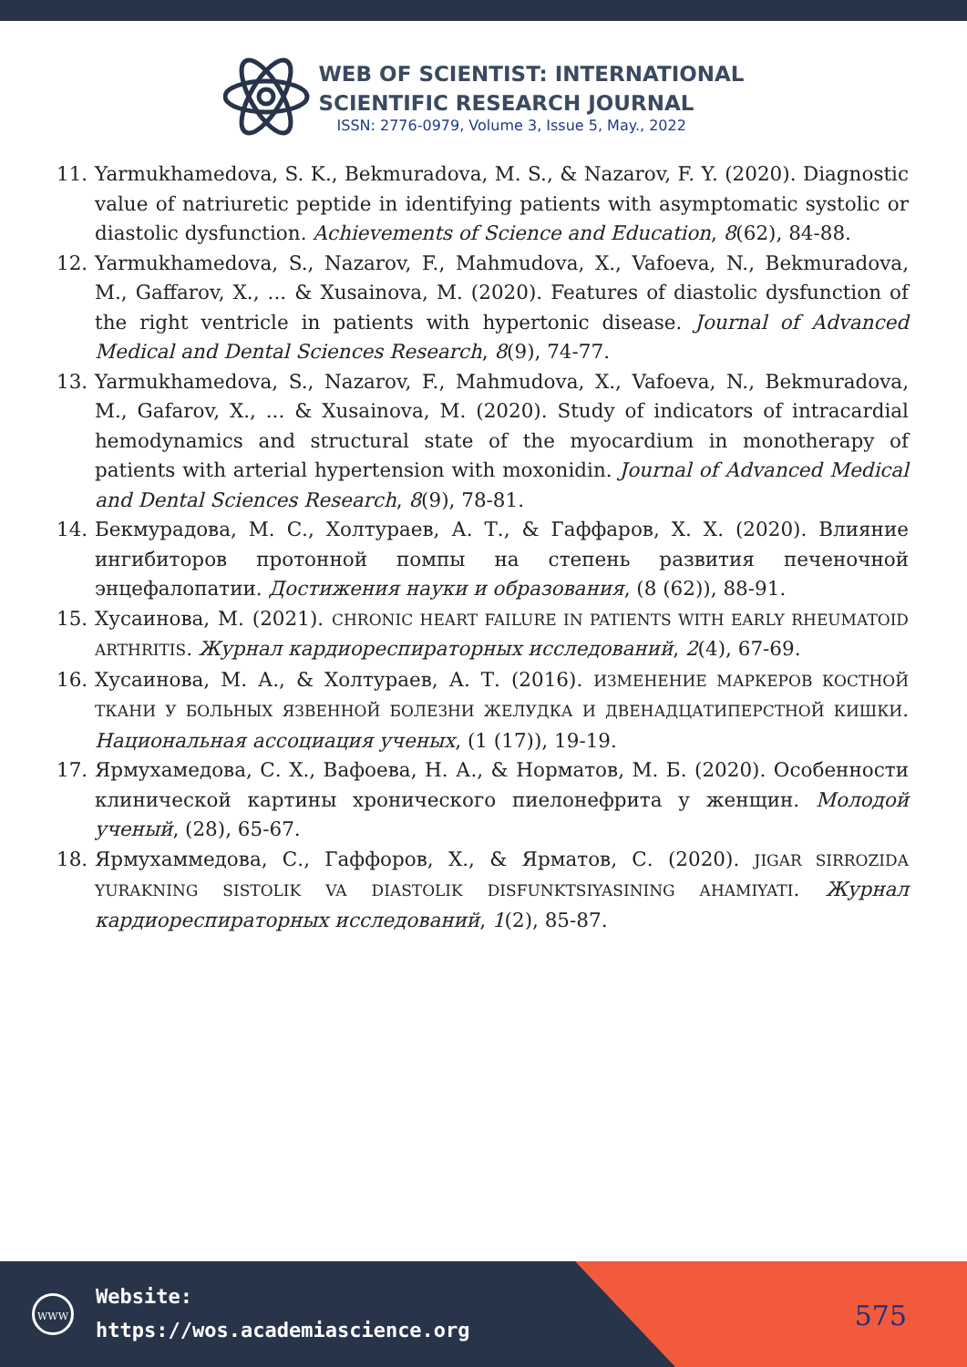WEB OF SCIENTIST: INTERNATIONAL
SCIENTIFIC RESEARCH JOURNAL
ISSN: 2776-0979, Volume 3, Issue 5, May., 2022
11. Yarmukhamedova, S. K., Bekmuradova, M. S., & Nazarov, F. Y. (2020). Diagnostic value of natriuretic peptide in identifying patients with asymptomatic systolic or diastolic dysfunction. Achievements of Science and Education, 8(62), 84-88.
12. Yarmukhamedova, S., Nazarov, F., Mahmudova, X., Vafoeva, N., Bekmuradova, M., Gaffarov, X., ... & Xusainova, M. (2020). Features of diastolic dysfunction of the right ventricle in patients with hypertonic disease. Journal of Advanced Medical and Dental Sciences Research, 8(9), 74-77.
13. Yarmukhamedova, S., Nazarov, F., Mahmudova, X., Vafoeva, N., Bekmuradova, M., Gafarov, X., ... & Xusainova, M. (2020). Study of indicators of intracardial hemodynamics and structural state of the myocardium in monotherapy of patients with arterial hypertension with moxonidin. Journal of Advanced Medical and Dental Sciences Research, 8(9), 78-81.
14. Бекмурадова, М. С., Холтураев, А. Т., & Гаффаров, Х. Х. (2020). Влияние ингибиторов протонной помпы на степень развития печеночной энцефалопатии. Достижения науки и образования, (8 (62)), 88-91.
15. Хусаинова, М. (2021). CHRONIC HEART FAILURE IN PATIENTS WITH EARLY RHEUMATOID ARTHRITIS. Журнал кардиореспираторных исследований, 2(4), 67-69.
16. Хусаинова, М. А., & Холтураев, А. Т. (2016). ИЗМЕНЕНИЕ МАРКЕРОВ КОСТНОЙ ТКАНИ У БОЛЬНЫХ ЯЗВЕННОЙ БОЛЕЗНИ ЖЕЛУДКА И ДВЕНАДЦАТИПЕРСТНОЙ КИШКИ. Национальная ассоциация ученых, (1 (17)), 19-19.
17. Ярмухамедова, С. Х., Вафоева, Н. А., & Норматов, М. Б. (2020). Особенности клинической картины хронического пиелонефрита у женщин. Молодой ученый, (28), 65-67.
18. Ярмухаммедова, С., Гаффоров, Х., & Ярматов, С. (2020). JIGAR SIRROZIDA YURAKNING SISTOLIK VA DIASTOLIK DISFUNKTSIYASINING AHAMIYATI. Журнал кардиореспираторных исследований, 1(2), 85-87.
WWW
Website:
https://wos.academiascience.org
575